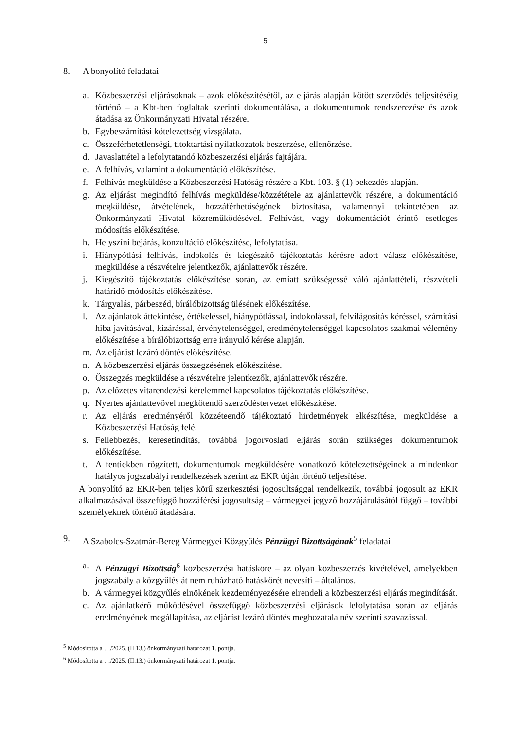5
8. A bonyolító feladatai
a. Közbeszerzési eljárásoknak – azok előkészítésétől, az eljárás alapján kötött szerződés teljesítéséig történő – a Kbt-ben foglaltak szerinti dokumentálása, a dokumentumok rendszerezése és azok átadása az Önkormányzati Hivatal részére.
b. Egybeszámítási kötelezettség vizsgálata.
c. Összeférhetetlenségi, titoktartási nyilatkozatok beszerzése, ellenőrzése.
d. Javaslattétel a lefolytatandó közbeszerzési eljárás fajtájára.
e. A felhívás, valamint a dokumentáció előkészítése.
f. Felhívás megküldése a Közbeszerzési Hatóság részére a Kbt. 103. § (1) bekezdés alapján.
g. Az eljárást megindító felhívás megküldése/közzététele az ajánlattevők részére, a dokumentáció megküldése, átvételének, hozzáférhetőségének biztosítása, valamennyi tekintetében az Önkormányzati Hivatal közreműködésével. Felhívást, vagy dokumentációt érintő esetleges módosítás előkészítése.
h. Helyszíni bejárás, konzultáció előkészítése, lefolytatása.
i. Hiánypótlási felhívás, indokolás és kiegészítő tájékoztatás kérésre adott válasz előkészítése, megküldése a részvételre jelentkezők, ajánlattevők részére.
j. Kiegészítő tájékoztatás előkészítése során, az emiatt szükségessé váló ajánlattételi, részvételi határidő-módosítás előkészítése.
k. Tárgyalás, párbeszéd, bírálóbizottság ülésének előkészítése.
l. Az ajánlatok áttekintése, értékeléssel, hiánypótlással, indokolással, felvilágosítás kéréssel, számítási hiba javításával, kizárással, érvénytelenséggel, eredménytelenséggel kapcsolatos szakmai vélemény előkészítése a bírálóbizottság erre irányuló kérése alapján.
m. Az eljárást lezáró döntés előkészítése.
n. A közbeszerzési eljárás összegzésének előkészítése.
o. Összegzés megküldése a részvételre jelentkezők, ajánlattevők részére.
p. Az előzetes vitarendezési kérelemmel kapcsolatos tájékoztatás előkészítése.
q. Nyertes ajánlattevővel megkötendő szerződéstervezet előkészítése.
r. Az eljárás eredményéről közzéteendő tájékoztató hirdetmények elkészítése, megküldése a Közbeszerzési Hatóság felé.
s. Fellebbezés, keresetindítás, továbbá jogorvoslati eljárás során szükséges dokumentumok előkészítése.
t. A fentiekben rögzített, dokumentumok megküldésére vonatkozó kötelezettségeinek a mindenkor hatályos jogszabályi rendelkezések szerint az EKR útján történő teljesítése.
A bonyolító az EKR-ben teljes körű szerkesztési jogosultsággal rendelkezik, továbbá jogosult az EKR alkalmazásával összefüggő hozzáférési jogosultság – vármegyei jegyző hozzájárulásától függő – további személyeknek történő átadására.
9. A Szabolcs-Szatmár-Bereg Vármegyei Közgyűlés Pénzügyi Bizottságának<sup>5</sup> feladatai
a. A Pénzügyi Bizottság<sup>6</sup> közbeszerzési hatásköre – az olyan közbeszerzés kivételével, amelyekben jogszabály a közgyűlés át nem ruházható hatáskörét nevesíti – általános.
b. A vármegyei közgyűlés elnökének kezdeményezésére elrendeli a közbeszerzési eljárás megindítását.
c. Az ajánlatkérő működésével összefüggő közbeszerzési eljárások lefolytatása során az eljárás eredményének megállapítása, az eljárást lezáró döntés meghozatala név szerinti szavazással.
<sup>5</sup> Módosította a …/2025. (II.13.) önkormányzati határozat 1. pontja.
<sup>6</sup> Módosította a …/2025. (II.13.) önkormányzati határozat 1. pontja.